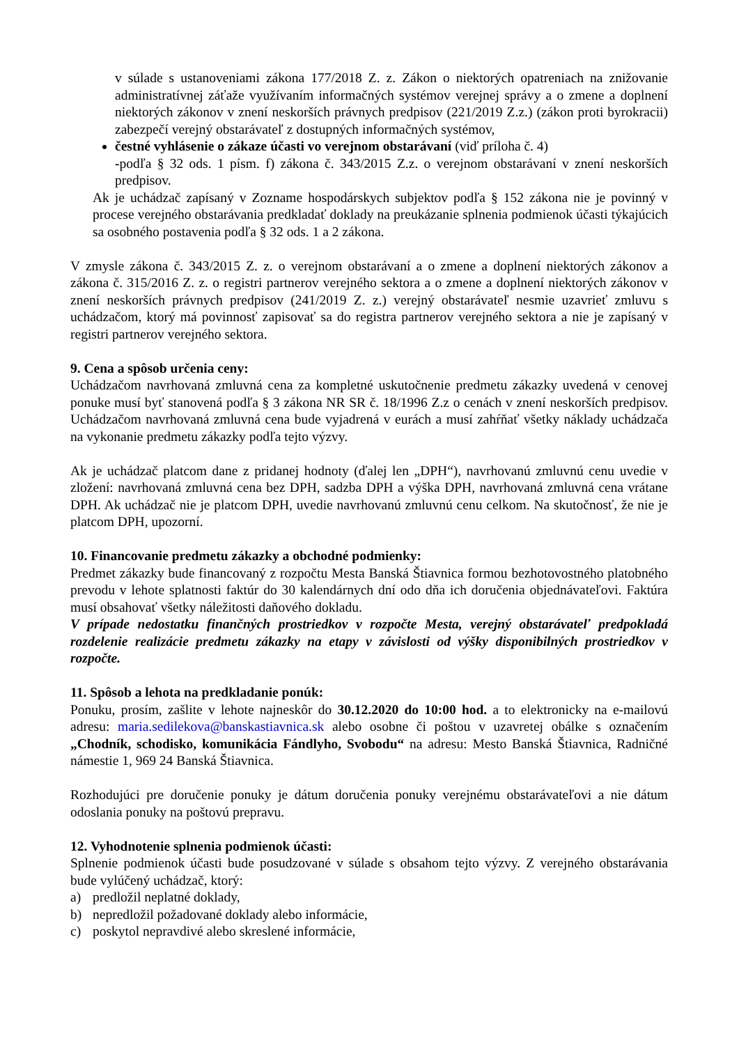v súlade s ustanoveniami zákona 177/2018 Z. z. Zákon o niektorých opatreniach na znižovanie administratívnej záťaže využívaním informačných systémov verejnej správy a o zmene a doplnení niektorých zákonov v znení neskorších právnych predpisov (221/2019 Z.z.) (zákon proti byrokracii) zabezpečí verejný obstarávateľ z dostupných informačných systémov,
čestné vyhlásenie o zákaze účasti vo verejnom obstarávaní (viď príloha č. 4)
-podľa § 32 ods. 1 písm. f) zákona č. 343/2015 Z.z. o verejnom obstarávaní v znení neskorších predpisov.
Ak je uchádzač zapísaný v Zozname hospodárskych subjektov podľa § 152 zákona nie je povinný v procese verejného obstarávania predkladať doklady na preukázanie splnenia podmienok účasti týkajúcich sa osobného postavenia podľa § 32 ods. 1 a 2 zákona.
V zmysle zákona č. 343/2015 Z. z. o verejnom obstarávaní a o zmene a doplnení niektorých zákonov a zákona č. 315/2016 Z. z. o registri partnerov verejného sektora a o zmene a doplnení niektorých zákonov v znení neskorších právnych predpisov (241/2019 Z. z.) verejný obstarávateľ nesmie uzavrieť zmluvu s uchádzačom, ktorý má povinnosť zapisovať sa do registra partnerov verejného sektora a nie je zapísaný v registri partnerov verejného sektora.
9. Cena a spôsob určenia ceny:
Uchádzačom navrhovaná zmluvná cena za kompletné uskutočnenie predmetu zákazky uvedená v cenovej ponuke musí byť stanovená podľa § 3 zákona NR SR č. 18/1996 Z.z o cenách v znení neskorších predpisov. Uchádzačom navrhovaná zmluvná cena bude vyjadrená v eurách a musí zahŕňať všetky náklady uchádzača na vykonanie predmetu zákazky podľa tejto výzvy.
Ak je uchádzač platcom dane z pridanej hodnoty (ďalej len „DPH“), navrhovanú zmluvnú cenu uvedie v zložení: navrhovaná zmluvná cena bez DPH, sadzba DPH a výška DPH, navrhovaná zmluvná cena vrátane DPH. Ak uchádzač nie je platcom DPH, uvedie navrhovanú zmluvnú cenu celkom. Na skutočnosť, že nie je platcom DPH, upozorní.
10. Financovanie predmetu zákazky a obchodné podmienky:
Predmet zákazky bude financovaný z rozpočtu Mesta Banská Štiavnica formou bezhotovostného platobného prevodu v lehote splatnosti faktúr do 30 kalendárnych dní odo dňa ich doručenia objednávateľovi. Faktúra musí obsahovať všetky náležitosti daňového dokladu.
V prípade nedostatku finančných prostriedkov v rozpočte Mesta, verejný obstarávateľ predpokladá rozdelenie realizácie predmetu zákazky na etapy v závislosti od výšky disponibilných prostriedkov v rozpočte.
11. Spôsob a lehota na predkladanie ponúk:
Ponuku, prosím, zašlite v lehote najneskôr do 30.12.2020 do 10:00 hod. a to elektronicky na e-mailovú adresu: maria.sedilekova@banskastiavnica.sk alebo osobne či poštou v uzavretej obálke s označením „Chodník, schodisko, komunikácia Fándlyho, Svobodu“ na adresu: Mesto Banská Štiavnica, Radničné námestie 1, 969 24 Banská Štiavnica.
Rozhodujúci pre doručenie ponuky je dátum doručenia ponuky verejnému obstarávateľovi a nie dátum odoslania ponuky na poštovú prepravu.
12. Vyhodnotenie splnenia podmienok účasti:
Splnenie podmienok účasti bude posudzované v súlade s obsahom tejto výzvy. Z verejného obstarávania bude vylúčený uchádzač, ktorý:
a) predložil neplatné doklady,
b) nepredložil požadované doklady alebo informácie,
c) poskytol nepravdivé alebo skreslené informácie,